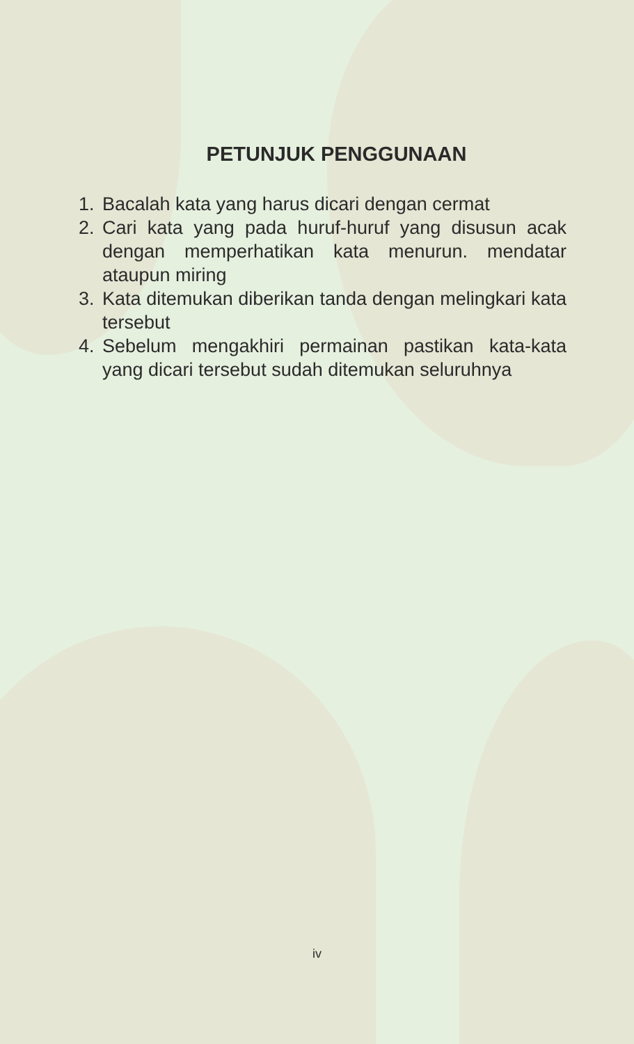PETUNJUK PENGGUNAAN
1. Bacalah kata yang harus dicari dengan cermat
2. Cari kata yang pada huruf-huruf yang disusun acak dengan memperhatikan kata menurun. mendatar ataupun miring
3. Kata ditemukan diberikan tanda dengan melingkari kata tersebut
4. Sebelum mengakhiri permainan pastikan kata-kata yang dicari tersebut sudah ditemukan seluruhnya
iv